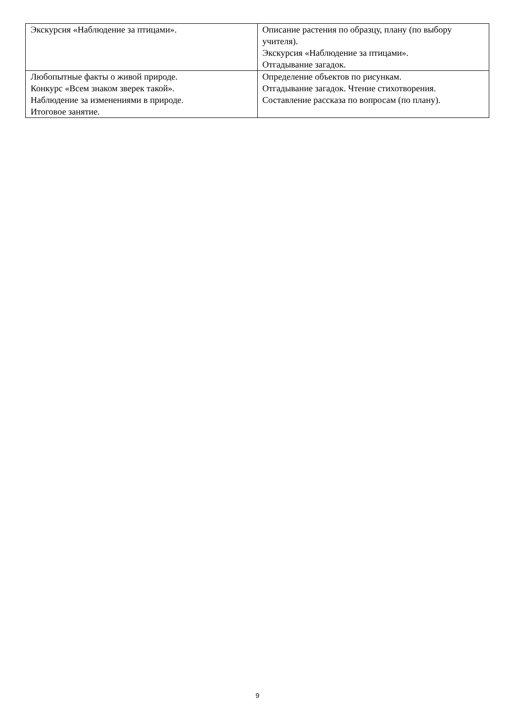| Экскурсия «Наблюдение за птицами». | Описание растения по образцу, плану (по выбору учителя). Экскурсия «Наблюдение за птицами». Отгадывание загадок. |
| Любопытные факты о живой природе. Конкурс «Всем знаком зверек такой». Наблюдение за изменениями в природе. Итоговое занятие. | Определение объектов по рисункам. Отгадывание загадок. Чтение стихотворения. Составление рассказа по вопросам (по плану). |
9